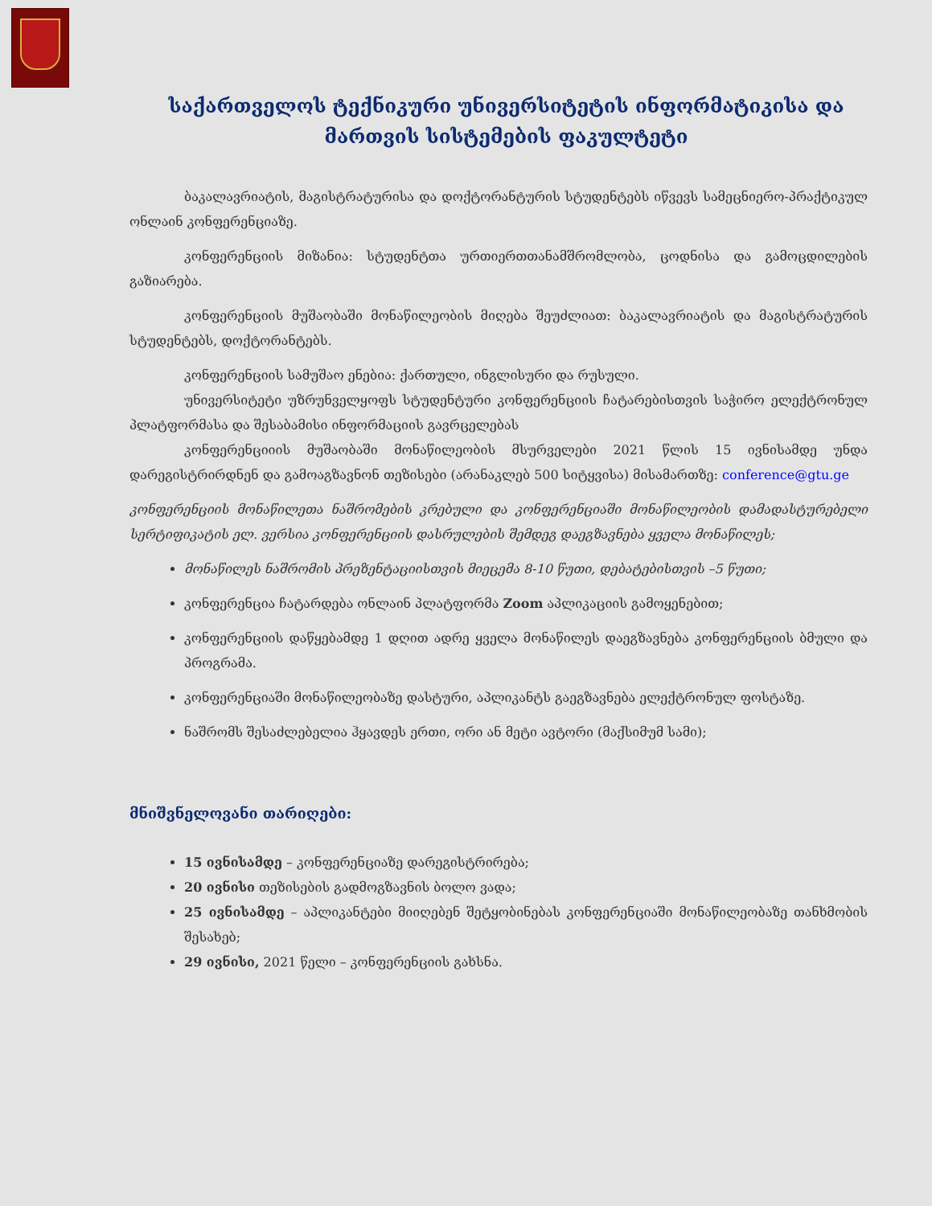საქართველოს ტექნიკური უნივერსიტეტის ინფორმატიკისა და მართვის სისტემების ფაკულტეტი
ბაკალავრიატის, მაგისტრატურისა და დოქტორანტურის სტუდენტებს იწვევს სამეცნიერო-პრაქტიკულ ონლაინ კონფერენციაზე.
კონფერენციის მიზანია: სტუდენტთა ურთიერთთანამშრომლობა, ცოდნისა და გამოცდილების გაზიარება.
კონფერენციის მუშაობაში მონაწილეობის მიღება შეუძლიათ: ბაკალავრიატის და მაგისტრატურის სტუდენტებს, დოქტორანტებს.
კონფერენციის სამუშაო ენებია: ქართული, ინგლისური და რუსული.
უნივერსიტეტი უზრუნველყოფს სტუდენტური კონფერენციის ჩატარებისთვის საჭირო ელექტრონულ პლატფორმასა და შესაბამისი ინფორმაციის გავრცელებას
კონფერენციიის მუშაობაში მონაწილეობის მსურველები 2021 წლის 15 ივნისამდე უნდა დარეგისტრირდნენ და გამოაგზავნონ თეზისები (არანაკლებ 500 სიტყვისა) მისამართზე: conference@gtu.ge
კონფერენციის მონაწილეთა ნაშრომების კრებული და კონფერენციაში მონაწილეობის დამადასტურებელი სერტიფიკატის ელ. ვერსია კონფერენციის დასრულების შემდეგ დაეგზავნება ყველა მონაწილეს;
მონაწილეს ნაშრომის პრეზენტაციისთვის მიეცემა 8-10 წუთი, დებატებისთვის –5 წუთი;
კონფერენცია ჩატარდება ონლაინ პლატფორმა Zoom აპლიკაციის გამოყენებით;
კონფერენციის დაწყებამდე 1 დღით ადრე ყველა მონაწილეს დაეგზავნება კონფერენციის ბმული და პროგრამა.
კონფერენციაში მონაწილეობაზე დასტური, აპლიკანტს გაეგზავნება ელექტრონულ ფოსტაზე.
ნაშრომს შესაძლებელია ჰყავდეს ერთი, ორი ან მეტი ავტორი (მაქსიმუმ სამი);
მნიშვნელოვანი თარიღები:
15 ივნისამდე – კონფერენციაზე დარეგისტრირება;
20 ივნისი თეზისების გადმოგზავნის ბოლო ვადა;
25 ივნისამდე – აპლიკანტები მიიღებენ შეტყობინებას კონფერენციაში მონაწილეობაზე თანხმობის შესახებ;
29 ივნისი, 2021 წელი – კონფერენციის გახსნა.